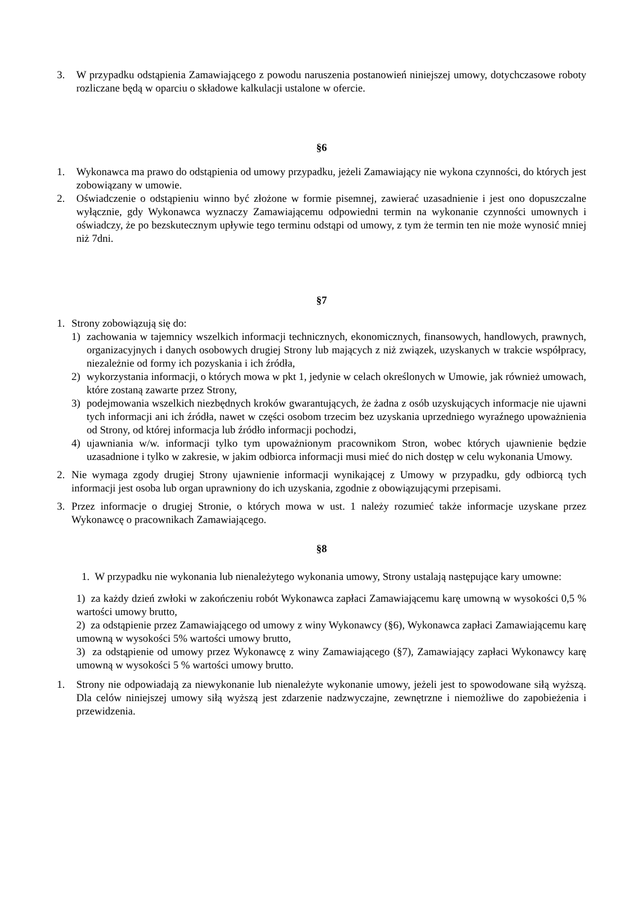3. W przypadku odstąpienia Zamawiającego z powodu naruszenia postanowień niniejszej umowy, dotychczasowe roboty rozliczane będą w oparciu o składowe kalkulacji ustalone w ofercie.
§6
1. Wykonawca ma prawo do odstąpienia od umowy przypadku, jeżeli Zamawiający nie wykona czynności, do których jest zobowiązany w umowie.
2. Oświadczenie o odstąpieniu winno być złożone w formie pisemnej, zawierać uzasadnienie i jest ono dopuszczalne wyłącznie, gdy Wykonawca wyznaczy Zamawiającemu odpowiedni termin na wykonanie czynności umownych i oświadczy, że po bezskutecznym upływie tego terminu odstąpi od umowy, z tym że termin ten nie może wynosić mniej niż 7dni.
§7
1. Strony zobowiązują się do:
1) zachowania w tajemnicy wszelkich informacji technicznych, ekonomicznych, finansowych, handlowych, prawnych, organizacyjnych i danych osobowych drugiej Strony lub mających z niż związek, uzyskanych w trakcie współpracy, niezależnie od formy ich pozyskania i ich źródła,
2) wykorzystania informacji, o których mowa w pkt 1, jedynie w celach określonych w Umowie, jak również umowach, które zostaną zawarte przez Strony,
3) podejmowania wszelkich niezbędnych kroków gwarantujących, że żadna z osób uzyskujących informacje nie ujawni tych informacji ani ich źródła, nawet w części osobom trzecim bez uzyskania uprzedniego wyraźnego upoważnienia od Strony, od której informacja lub źródło informacji pochodzi,
4) ujawniania w/w. informacji tylko tym upoważnionym pracownikom Stron, wobec których ujawnienie będzie uzasadnione i tylko w zakresie, w jakim odbiorca informacji musi mieć do nich dostęp w celu wykonania Umowy.
2. Nie wymaga zgody drugiej Strony ujawnienie informacji wynikającej z Umowy w przypadku, gdy odbiorcą tych informacji jest osoba lub organ uprawniony do ich uzyskania, zgodnie z obowiązującymi przepisami.
3. Przez informacje o drugiej Stronie, o których mowa w ust. 1 należy rozumieć także informacje uzyskane przez Wykonawcę o pracownikach Zamawiającego.
§8
1. W przypadku nie wykonania lub nienależytego wykonania umowy, Strony ustalają następujące kary umowne:
1) za każdy dzień zwłoki w zakończeniu robót Wykonawca zapłaci Zamawiającemu karę umowną w wysokości 0,5 % wartości umowy brutto,
2) za odstąpienie przez Zamawiającego od umowy z winy Wykonawcy (§6), Wykonawca zapłaci Zamawiającemu karę umowną w wysokości 5% wartości umowy brutto,
3) za odstąpienie od umowy przez Wykonawcę z winy Zamawiającego (§7), Zamawiający zapłaci Wykonawcy karę umowną w wysokości 5 % wartości umowy brutto.
1. Strony nie odpowiadają za niewykonanie lub nienależyte wykonanie umowy, jeżeli jest to spowodowane siłą wyższą. Dla celów niniejszej umowy siłą wyższą jest zdarzenie nadzwyczajne, zewnętrzne i niemożliwe do zapobieżenia i przewidzenia.